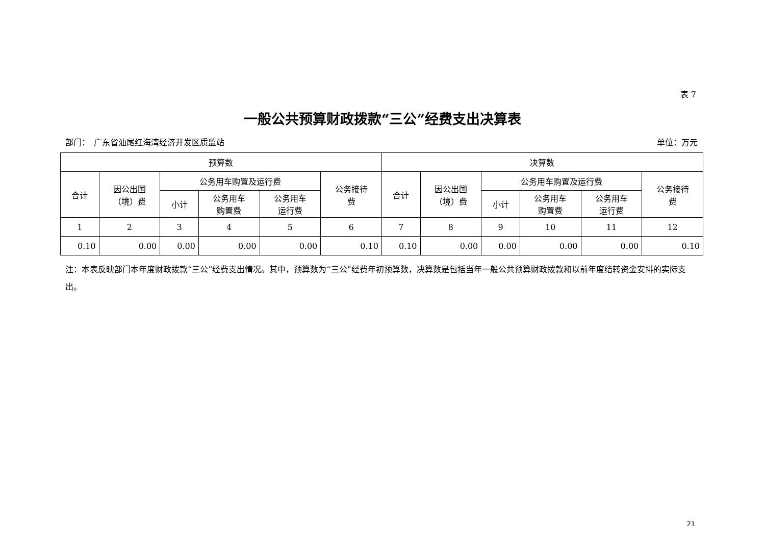表 7
一般公共预算财政拨款“三公”经费支出决算表
部门：　广东省汕尾红海湾经济开发区质监站 单位：万元
| 预算数 | | | | | | 决算数 | | | | | |
| --- | --- | --- | --- | --- | --- | --- | --- | --- | --- | --- | --- |
| 合计 | 因公出国 （境）费 | 公务用车购置及运行费 | | | 公务接待 费 | 合计 | 因公出国 （境）费 | 公务用车购置及运行费 | | | 公务接待 费 |
| | | 小计 | 公务用车 购置费 | 公务用车 运行费 | | | | 小计 | 公务用车 购置费 | 公务用车 运行费 | |
| 1 | 2 | 3 | 4 | 5 | 6 | 7 | 8 | 9 | 10 | 11 | 12 |
| 0.10 | 0.00 | 0.00 | 0.00 | 0.00 | 0.10 | 0.10 | 0.00 | 0.00 | 0.00 | 0.00 | 0.10 |
注：本表反映部门本年度财政拨款“三公”经费支出情况。其中，预算数为“三公”经费年初预算数，决算数是包括当年一般公共预算财政拨款和以前年度结转资金安排的实际支出。
21